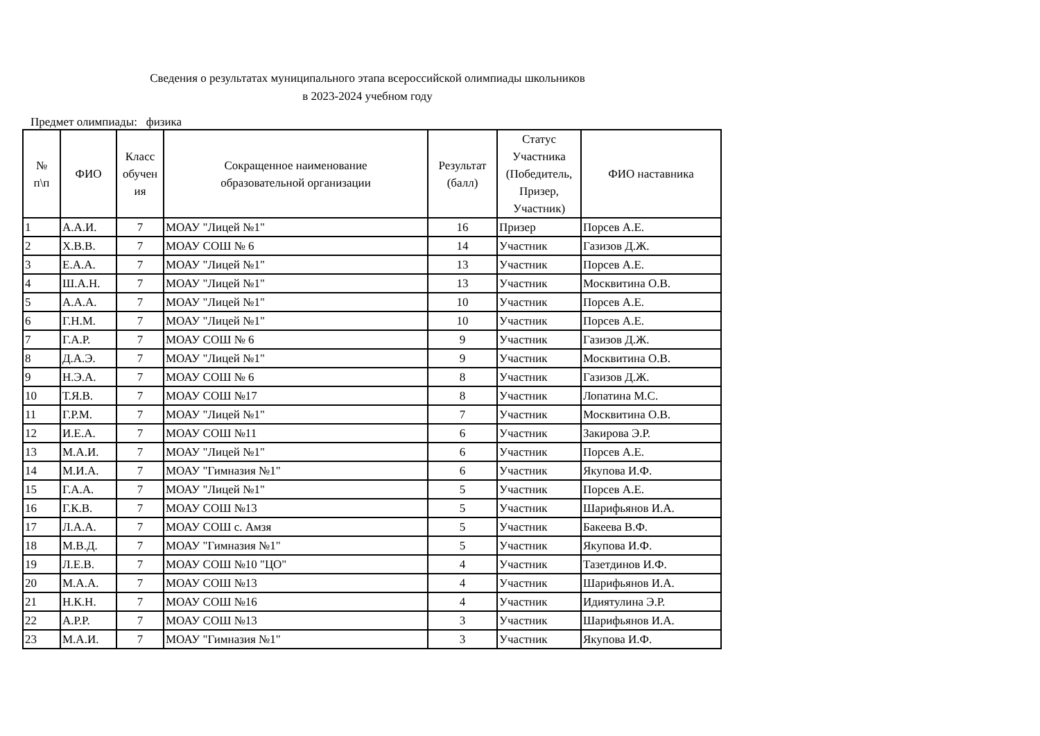Сведения о результатах муниципального этапа всероссийской олимпиады школьников
в 2023-2024 учебном году
Предмет олимпиады: физика
| № п\п | ФИО | Класс обучен ия | Сокращенное наименование образовательной организации | Результат (балл) | Статус Участника (Победитель, Призер, Участник) | ФИО наставника |
| --- | --- | --- | --- | --- | --- | --- |
| 1 | А.А.И. | 7 | МОАУ "Лицей №1" | 16 | Призер | Порсев А.Е. |
| 2 | Х.В.В. | 7 | МОАУ СОШ № 6 | 14 | Участник | Газизов Д.Ж. |
| 3 | Е.А.А. | 7 | МОАУ "Лицей №1" | 13 | Участник | Порсев А.Е. |
| 4 | Ш.А.Н. | 7 | МОАУ "Лицей №1" | 13 | Участник | Москвитина О.В. |
| 5 | А.А.А. | 7 | МОАУ "Лицей №1" | 10 | Участник | Порсев А.Е. |
| 6 | Г.Н.М. | 7 | МОАУ "Лицей №1" | 10 | Участник | Порсев А.Е. |
| 7 | Г.А.Р. | 7 | МОАУ СОШ № 6 | 9 | Участник | Газизов Д.Ж. |
| 8 | Д.А.Э. | 7 | МОАУ "Лицей №1" | 9 | Участник | Москвитина О.В. |
| 9 | Н.Э.А. | 7 | МОАУ СОШ № 6 | 8 | Участник | Газизов Д.Ж. |
| 10 | Т.Я.В. | 7 | МОАУ СОШ №17 | 8 | Участник | Лопатина М.С. |
| 11 | Г.Р.М. | 7 | МОАУ "Лицей №1" | 7 | Участник | Москвитина О.В. |
| 12 | И.Е.А. | 7 | МОАУ СОШ №11 | 6 | Участник | Закирова Э.Р. |
| 13 | М.А.И. | 7 | МОАУ "Лицей №1" | 6 | Участник | Порсев А.Е. |
| 14 | М.И.А. | 7 | МОАУ "Гимназия №1" | 6 | Участник | Якупова И.Ф. |
| 15 | Г.А.А. | 7 | МОАУ "Лицей №1" | 5 | Участник | Порсев А.Е. |
| 16 | Г.К.В. | 7 | МОАУ СОШ №13 | 5 | Участник | Шарифьянов И.А. |
| 17 | Л.А.А. | 7 | МОАУ СОШ с. Амзя | 5 | Участник | Бакеева В.Ф. |
| 18 | М.В.Д. | 7 | МОАУ "Гимназия №1" | 5 | Участник | Якупова И.Ф. |
| 19 | Л.Е.В. | 7 | МОАУ СОШ №10 "ЦО" | 4 | Участник | Тазетдинов И.Ф. |
| 20 | М.А.А. | 7 | МОАУ СОШ №13 | 4 | Участник | Шарифьянов И.А. |
| 21 | Н.К.Н. | 7 | МОАУ СОШ №16 | 4 | Участник | Идиятулина Э.Р. |
| 22 | А.Р.Р. | 7 | МОАУ СОШ №13 | 3 | Участник | Шарифьянов И.А. |
| 23 | М.А.И. | 7 | МОАУ "Гимназия №1" | 3 | Участник | Якупова И.Ф. |